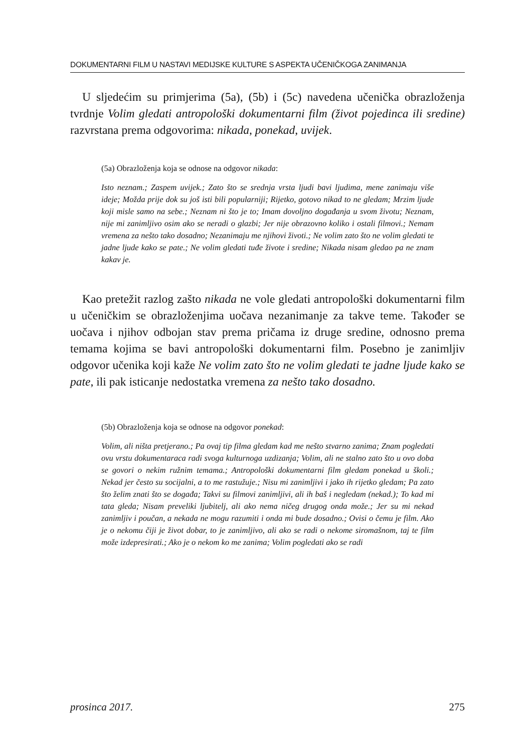DOKUMENTARNI FILM U NASTAVI MEDIJSKE KULTURE S ASPEKTA UČENIČKOGA ZANIMANJA
U sljedećim su primjerima (5a), (5b) i (5c) navedena učenička obrazloženja tvrdnje Volim gledati antropološki dokumentarni film (život pojedinca ili sredine) razvrstana prema odgovorima: nikada, ponekad, uvijek.
(5a) Obrazloženja koja se odnose na odgovor nikada:
Isto neznam.; Zaspem uvijek.; Zato što se srednja vrsta ljudi bavi ljudima, mene zanimaju više ideje; Možda prije dok su još isti bili popularniji; Rijetko, gotovo nikad to ne gledam; Mrzim ljude koji misle samo na sebe.; Neznam ni što je to; Imam dovoljno događanja u svom životu; Neznam, nije mi zanimljivo osim ako se neradi o glazbi; Jer nije obrazovno koliko i ostali filmovi.; Nemam vremena za nešto tako dosadno; Nezanimaju me njihovi životi.; Ne volim zato što ne volim gledati te jadne ljude kako se pate.; Ne volim gledati tuđe živote i sredine; Nikada nisam gledao pa ne znam kakav je.
Kao pretežit razlog zašto nikada ne vole gledati antropološki dokumentarni film u učeničkim se obrazloženjima uočava nezanimanje za takve teme. Također se uočava i njihov odbojan stav prema pričama iz druge sredine, odnosno prema temama kojima se bavi antropološki dokumentarni film. Posebno je zanimljiv odgovor učenika koji kaže Ne volim zato što ne volim gledati te jadne ljude kako se pate, ili pak isticanje nedostatka vremena za nešto tako dosadno.
(5b) Obrazloženja koja se odnose na odgovor ponekad:
Volim, ali ništa pretjerano.; Pa ovaj tip filma gledam kad me nešto stvarno zanima; Znam pogledati ovu vrstu dokumentaraca radi svoga kulturnoga uzdizanja; Volim, ali ne stalno zato što u ovo doba se govori o nekim ružnim temama.; Antropološki dokumentarni film gledam ponekad u školi.; Nekad jer često su socijalni, a to me rastužuje.; Nisu mi zanimljivi i jako ih rijetko gledam; Pa zato što želim znati što se događa; Takvi su filmovi zanimljivi, ali ih baš i negledam (nekad.); To kad mi tata gleda; Nisam preveliki ljubitelj, ali ako nema ničeg drugog onda može.; Jer su mi nekad zanimljiv i poučan, a nekada ne mogu razumiti i onda mi bude dosadno.; Ovisi o čemu je film. Ako je o nekomu čiji je život dobar, to je zanimljivo, ali ako se radi o nekome siromašnom, taj te film može izdepresirati.; Ako je o nekom ko me zanima; Volim pogledati ako se radi
prosinca 2017. 275